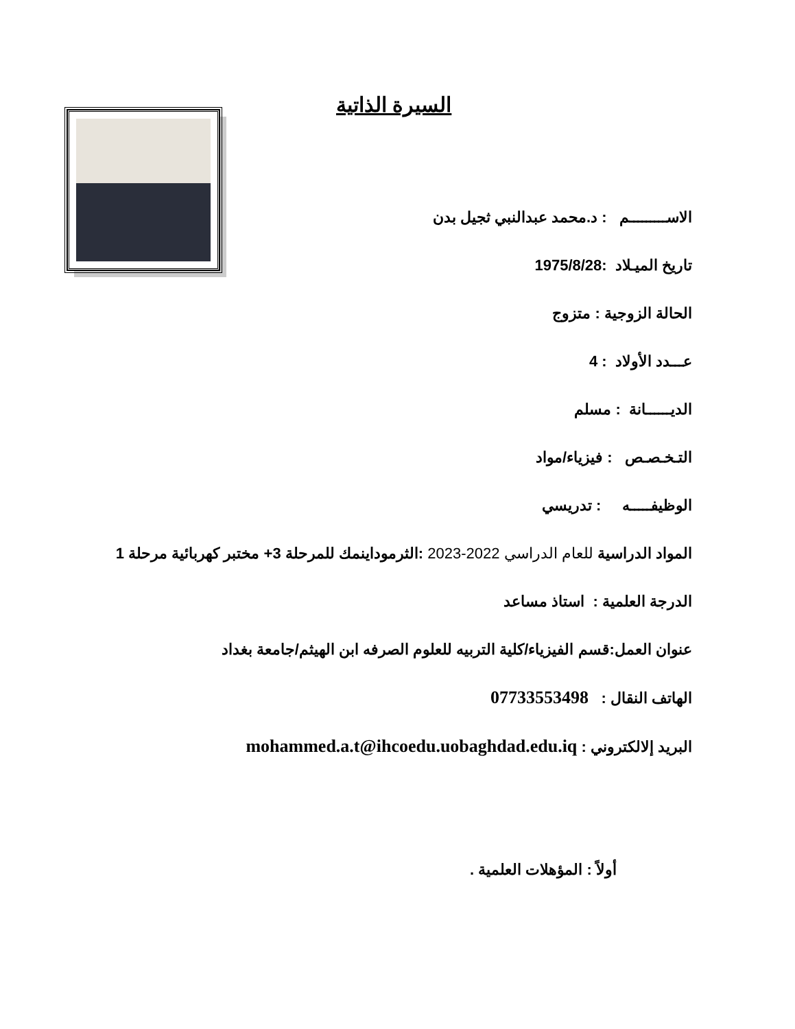السيرة الذاتية
الاســـــــــم : د.محمد عبدالنبي ثجيل بدن
تاريخ الميـلاد :1975/8/28
الحالة الزوجية : متزوج
عـــدد الأولاد : 4
الديــــــانة : مسلم
التـخـصـص : فيزياء/مواد
الوظيفـــــه : تدريسي
المواد الدراسية للعام الدراسي 2022-2023 :الثرموداينمك للمرحلة 3+ مختبر كهربائية مرحلة 1
الدرجة العلمية : استاذ مساعد
عنوان العمل:قسم الفيزياء/كلية التربيه للعلوم الصرفه ابن الهيثم/جامعة بغداد
الهاتف النقال : 07733553498
البريد إلالكتروني : mohammed.a.t@ihcoedu.uobaghdad.edu.iq
أولاً : المؤهلات العلمية .